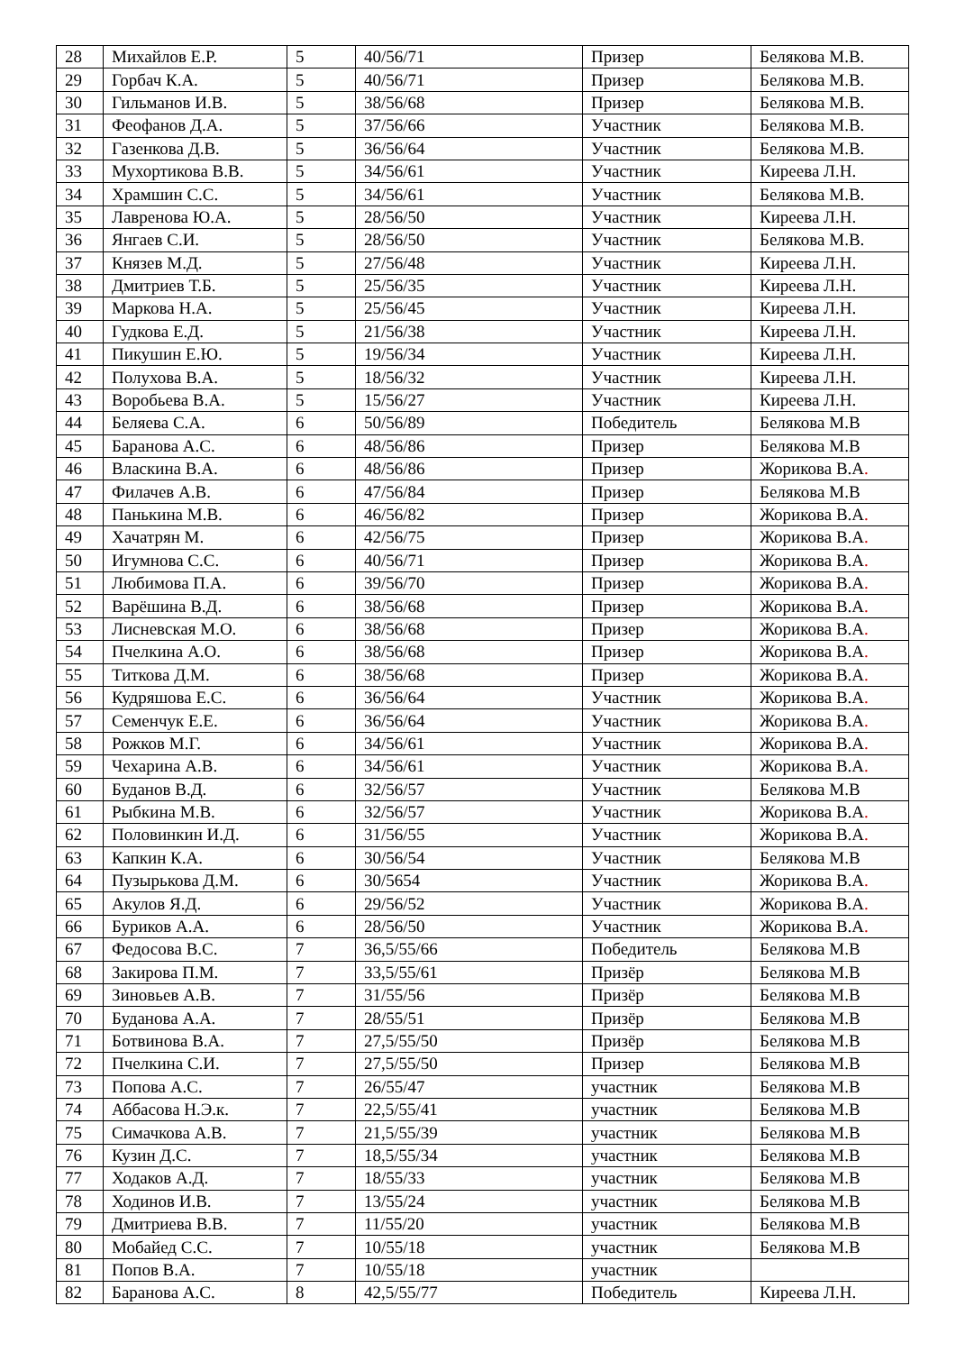| 28 | Михайлов Е.Р. | 5 | 40/56/71 | Призер | Белякова М.В. |
| 29 | Горбач К.А. | 5 | 40/56/71 | Призер | Белякова М.В. |
| 30 | Гильманов И.В. | 5 | 38/56/68 | Призер | Белякова М.В. |
| 31 | Феофанов Д.А. | 5 | 37/56/66 | Участник | Белякова М.В. |
| 32 | Газенкова Д.В. | 5 | 36/56/64 | Участник | Белякова М.В. |
| 33 | Мухортикова В.В. | 5 | 34/56/61 | Участник | Киреева Л.Н. |
| 34 | Храмшин С.С. | 5 | 34/56/61 | Участник | Белякова М.В. |
| 35 | Лавренова Ю.А. | 5 | 28/56/50 | Участник | Киреева Л.Н. |
| 36 | Янгаев С.И. | 5 | 28/56/50 | Участник | Белякова М.В. |
| 37 | Князев М.Д. | 5 | 27/56/48 | Участник | Киреева Л.Н. |
| 38 | Дмитриев Т.Б. | 5 | 25/56/35 | Участник | Киреева Л.Н. |
| 39 | Маркова Н.А. | 5 | 25/56/45 | Участник | Киреева Л.Н. |
| 40 | Гудкова Е.Д. | 5 | 21/56/38 | Участник | Киреева Л.Н. |
| 41 | Пикушин Е.Ю. | 5 | 19/56/34 | Участник | Киреева Л.Н. |
| 42 | Полухова В.А. | 5 | 18/56/32 | Участник | Киреева Л.Н. |
| 43 | Воробьева В.А. | 5 | 15/56/27 | Участник | Киреева Л.Н. |
| 44 | Беляева С.А. | 6 | 50/56/89 | Победитель | Белякова М.В |
| 45 | Баранова А.С. | 6 | 48/56/86 | Призер | Белякова М.В |
| 46 | Власкина В.А. | 6 | 48/56/86 | Призер | Жорикова В.А . |
| 47 | Филачев А.В. | 6 | 47/56/84 | Призер | Белякова М.В |
| 48 | Панькина М.В. | 6 | 46/56/82 | Призер | Жорикова В.А . |
| 49 | Хачатрян М. | 6 | 42/56/75 | Призер | Жорикова В.А . |
| 50 | Игумнова С.С. | 6 | 40/56/71 | Призер | Жорикова В.А . |
| 51 | Любимова П.А. | 6 | 39/56/70 | Призер | Жорикова В.А . |
| 52 | Варёшина В.Д. | 6 | 38/56/68 | Призер | Жорикова В.А . |
| 53 | Лисневская М.О. | 6 | 38/56/68 | Призер | Жорикова В.А . |
| 54 | Пчелкина А.О. | 6 | 38/56/68 | Призер | Жорикова В.А . |
| 55 | Титкова Д.М. | 6 | 38/56/68 | Призер | Жорикова В.А . |
| 56 | Кудряшова Е.С. | 6 | 36/56/64 | Участник | Жорикова В.А . |
| 57 | Семенчук Е.Е. | 6 | 36/56/64 | Участник | Жорикова В.А . |
| 58 | Рожков М.Г. | 6 | 34/56/61 | Участник | Жорикова В.А . |
| 59 | Чехарина А.В. | 6 | 34/56/61 | Участник | Жорикова В.А . |
| 60 | Буданов В.Д. | 6 | 32/56/57 | Участник | Белякова М.В |
| 61 | Рыбкина М.В. | 6 | 32/56/57 | Участник | Жорикова В.А . |
| 62 | Половинкин И.Д. | 6 | 31/56/55 | Участник | Жорикова В.А . |
| 63 | Капкин К.А. | 6 | 30/56/54 | Участник | Белякова М.В |
| 64 | Пузырькова Д.М. | 6 | 30/5654 | Участник | Жорикова В.А . |
| 65 | Акулов Я.Д. | 6 | 29/56/52 | Участник | Жорикова В.А . |
| 66 | Буриков А.А. | 6 | 28/56/50 | Участник | Жорикова В.А . |
| 67 | Федосова В.С. | 7 | 36,5/55/66 | Победитель | Белякова М.В |
| 68 | Закирова П.М. | 7 | 33,5/55/61 | Призёр | Белякова М.В |
| 69 | Зиновьев А.В. | 7 | 31/55/56 | Призёр | Белякова М.В |
| 70 | Буданова А.А. | 7 | 28/55/51 | Призёр | Белякова М.В |
| 71 | Ботвинова В.А. | 7 | 27,5/55/50 | Призёр | Белякова М.В |
| 72 | Пчелкина С.И. | 7 | 27,5/55/50 | Призер | Белякова М.В |
| 73 | Попова А.С. | 7 | 26/55/47 | участник | Белякова М.В |
| 74 | Аббасова Н.Э.к. | 7 | 22,5/55/41 | участник | Белякова М.В |
| 75 | Симачкова А.В. | 7 | 21,5/55/39 | участник | Белякова М.В |
| 76 | Кузин Д.С. | 7 | 18,5/55/34 | участник | Белякова М.В |
| 77 | Ходаков А.Д. | 7 | 18/55/33 | участник | Белякова М.В |
| 78 | Ходинов И.В. | 7 | 13/55/24 | участник | Белякова М.В |
| 79 | Дмитриева В.В. | 7 | 11/55/20 | участник | Белякова М.В |
| 80 | Мобайед С.С. | 7 | 10/55/18 | участник | Белякова М.В |
| 81 | Попов В.А. | 7 | 10/55/18 | участник | |
| 82 | Баранова А.С. | 8 | 42,5/55/77 | Победитель | Киреева Л.Н. |